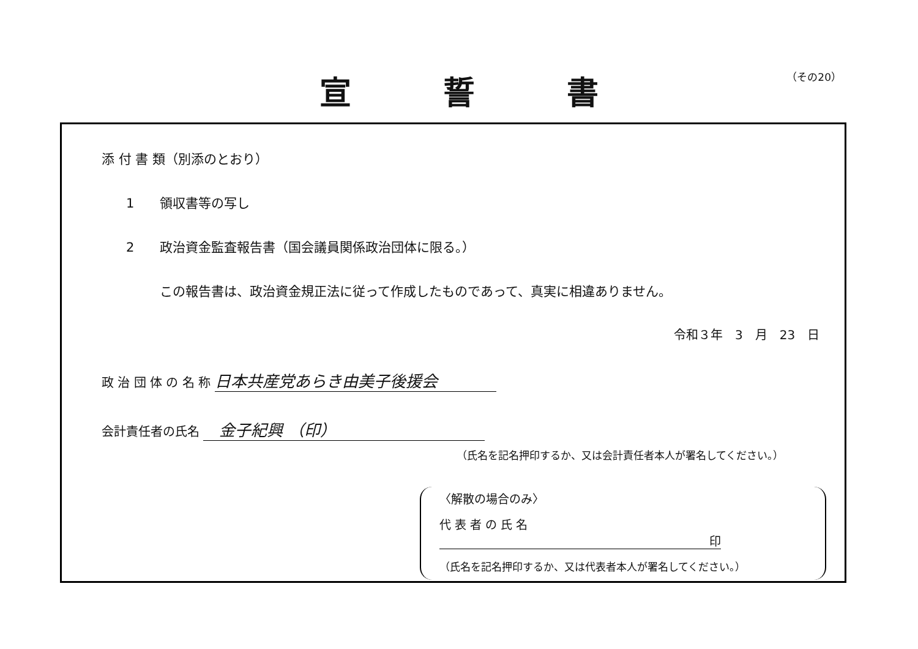（その20）
宣誓書
添 付 書 類（別添のとおり）
1 領収書等の写し
2 政治資金監査報告書（国会議員関係政治団体に限る。）
この報告書は、政治資金規正法に従って作成したものであって、真実に相違ありません。
令和３年　3　月　23　日
政 治 団 体 の 名 称 日本共産党あらき由美子後援会
会計責任者の氏名 　金子紀興 （印）
（氏名を記名押印するか、又は会計責任者本人が署名してください。）
〈解散の場合のみ〉
代 表 者 の 氏 名 印
（氏名を記名押印するか、又は代表者本人が署名してください。）